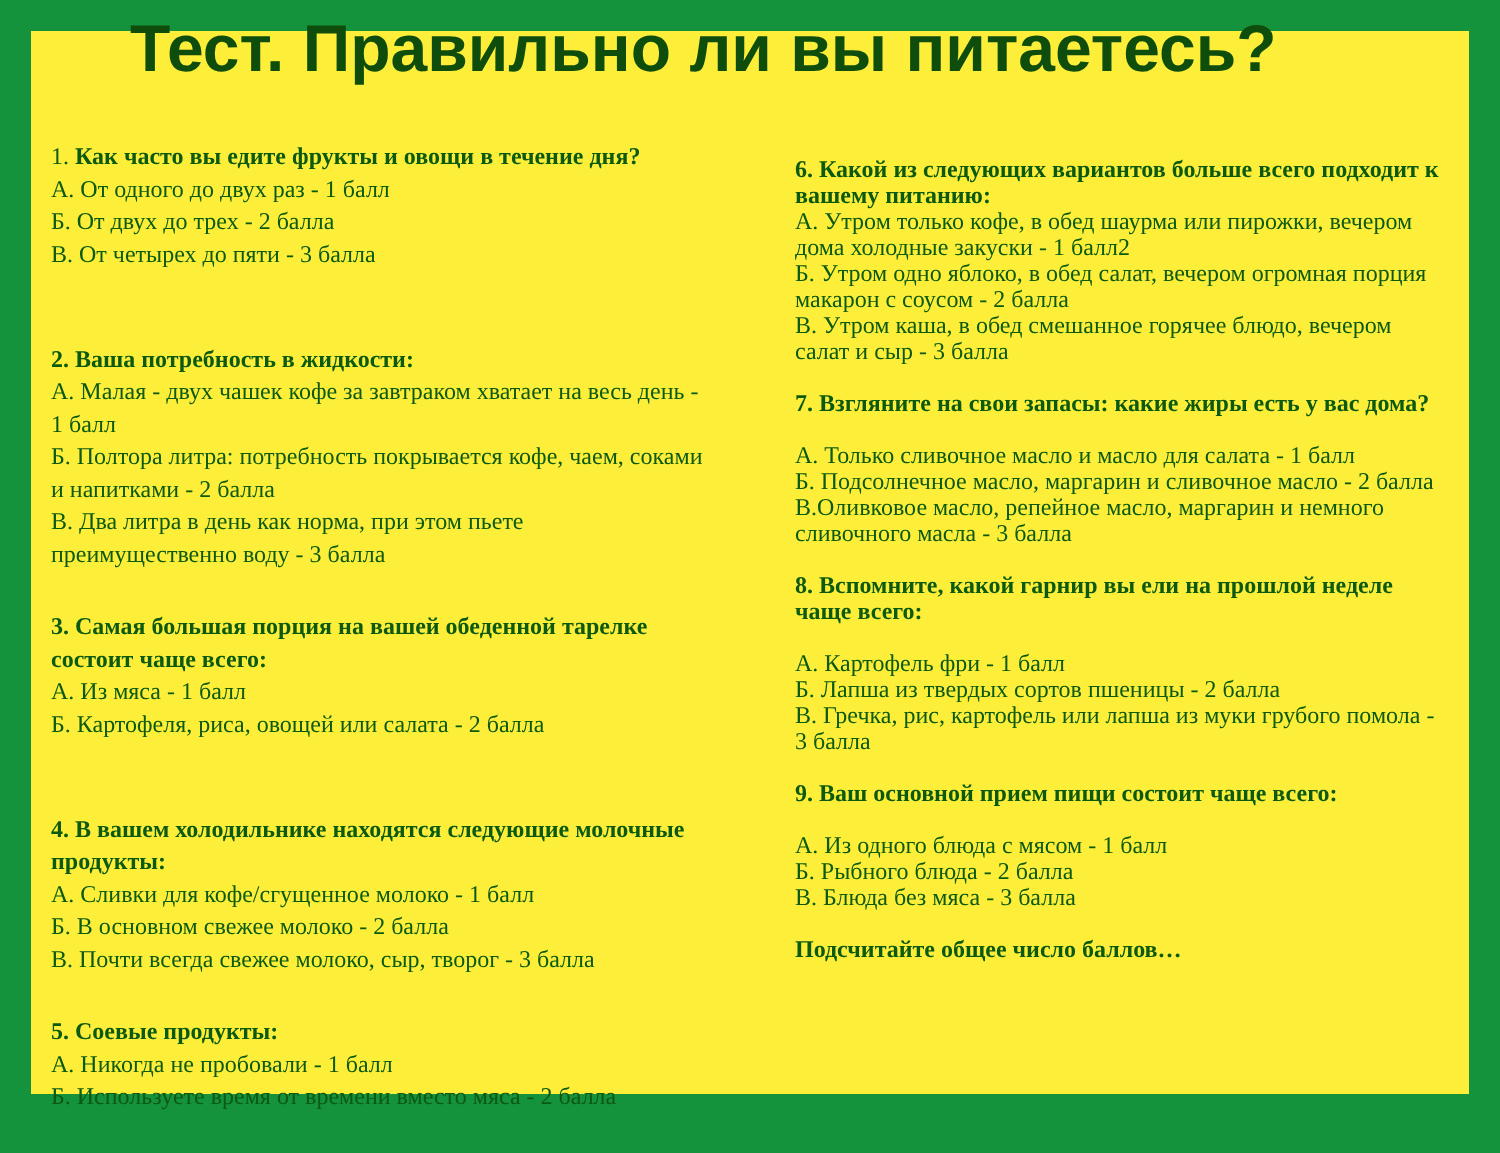Тест. Правильно ли вы питаетесь?
1. Как часто вы едите фрукты и овощи в течение дня?
А. От одного до двух раз - 1 балл
Б. От двух до трех - 2 балла
В. От четырех до пяти - 3 балла
2. Ваша потребность в жидкости:
А. Малая - двух чашек кофе за завтраком хватает на весь день - 1 балл
Б. Полтора литра: потребность покрывается кофе, чаем, соками и напитками - 2 балла
В. Два литра в день как норма, при этом пьете преимущественно воду - 3 балла
3. Самая большая порция на вашей обеденной тарелке состоит чаще всего:
А. Из мяса - 1 балл
Б. Картофеля, риса, овощей или салата - 2 балла
4. В вашем холодильнике находятся следующие молочные продукты:
А. Сливки для кофе/сгущенное молоко - 1 балл
Б. В основном свежее молоко - 2 балла
В. Почти всегда свежее молоко, сыр, творог - 3 балла
5. Соевые продукты:
А. Никогда не пробовали - 1 балл
Б. Используете время от времени вместо мяса - 2 балла
6. Какой из следующих вариантов больше всего подходит к вашему питанию:
А. Утром только кофе, в обед шаурма или пирожки, вечером дома холодные закуски - 1 балл2
Б. Утром одно яблоко, в обед салат, вечером огромная порция макарон с соусом - 2 балла
В. Утром каша, в обед смешанное горячее блюдо, вечером салат и сыр - 3 балла
7. Взгляните на свои запасы: какие жиры есть у вас дома?
А. Только сливочное масло и масло для салата - 1 балл
Б. Подсолнечное масло, маргарин и сливочное масло - 2 балла
В.Оливковое масло, репейное масло, маргарин и немного сливочного масла - 3 балла
8. Вспомните, какой гарнир вы ели на прошлой неделе чаще всего:
А. Картофель фри - 1 балл
Б. Лапша из твердых сортов пшеницы - 2 балла
В. Гречка, рис, картофель или лапша из муки грубого помола - 3 балла
9. Ваш основной прием пищи состоит чаще всего:
А. Из одного блюда с мясом - 1 балл
Б. Рыбного блюда - 2 балла
В. Блюда без мяса - 3 балла
Подсчитайте общее число баллов…